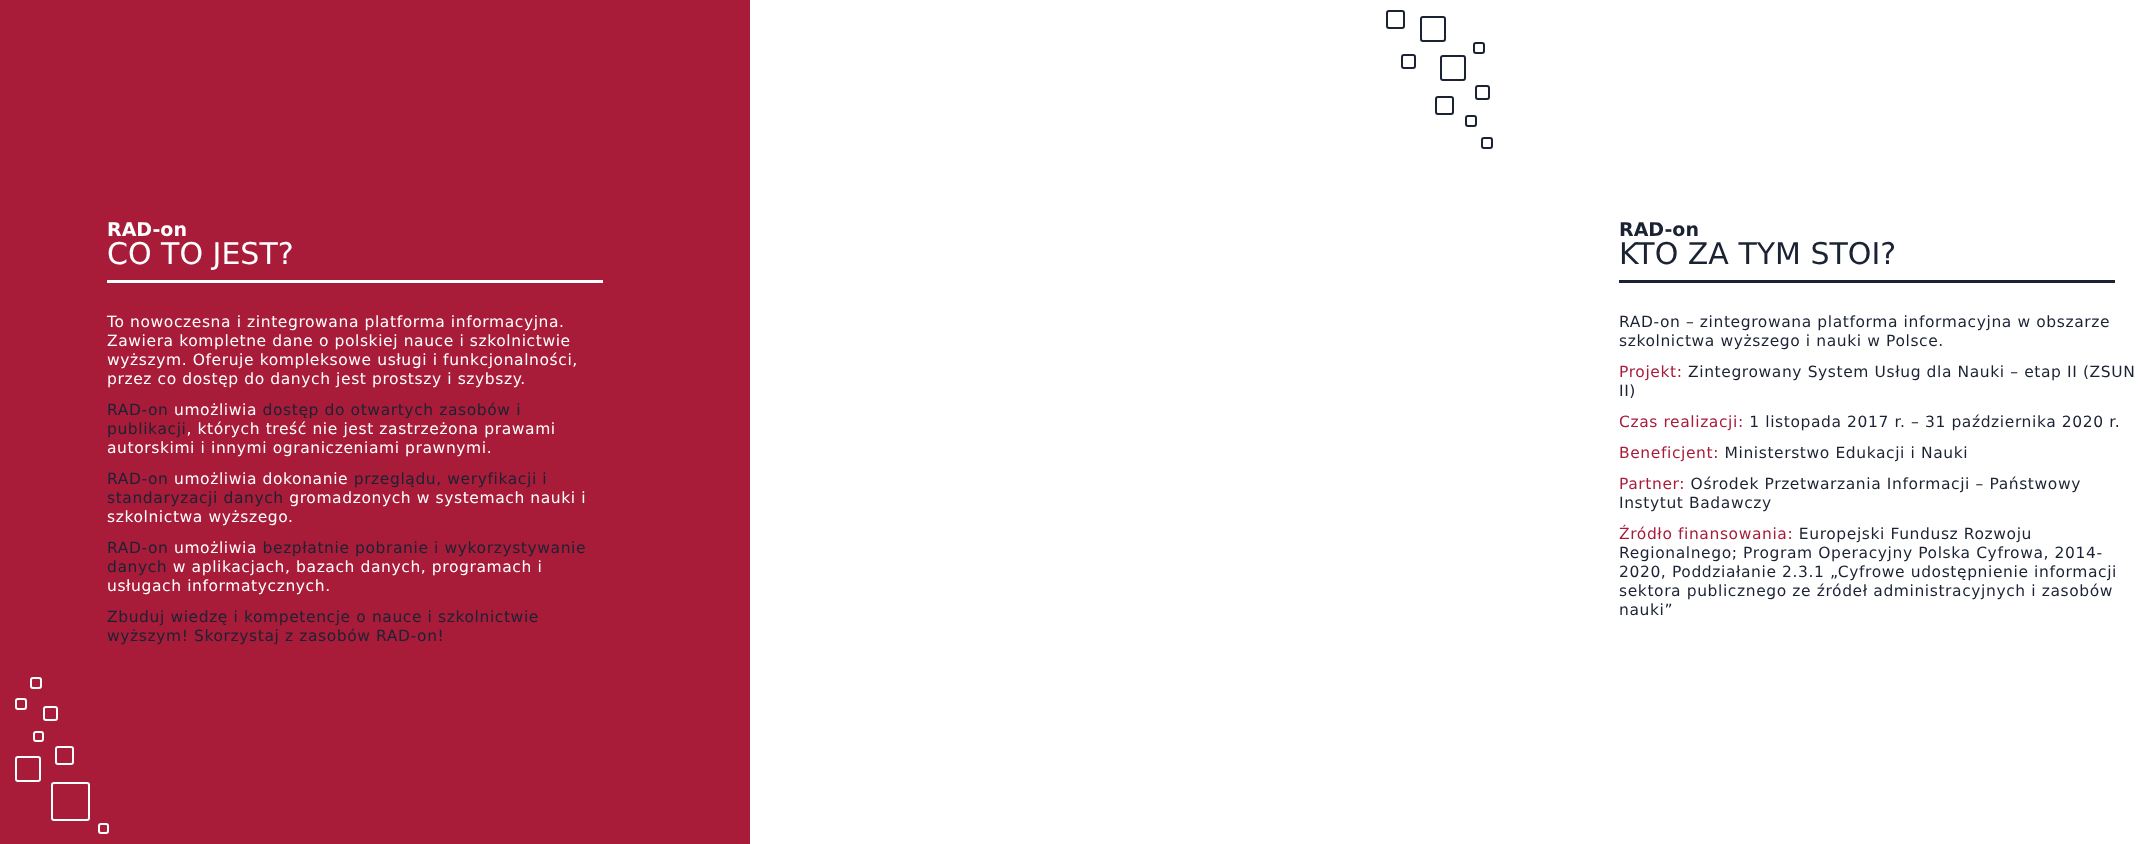RAD-on
CO TO JEST?
To nowoczesna i zintegrowana platforma informacyjna. Zawiera kompletne dane o polskiej nauce i szkolnictwie wyższym. Oferuje kompleksowe usługi i funkcjonalności, przez co dostęp do danych jest prostszy i szybszy.
RAD-on umożliwia dostęp do otwartych zasobów i publikacji, których treść nie jest zastrzeżona prawami autorskimi i innymi ograniczeniami prawnymi.
RAD-on umożliwia dokonanie przeglądu, weryfikacji i standaryzacji danych gromadzonych w systemach nauki i szkolnictwa wyższego.
RAD-on umożliwia bezpłatnie pobranie i wykorzystywanie danych w aplikacjach, bazach danych, programach i usługach informatycznych.
Zbuduj wiedzę i kompetencje o nauce i szkolnictwie wyższym! Skorzystaj z zasobów RAD-on!
RAD-on
KTO ZA TYM STOI?
RAD-on – zintegrowana platforma informacyjna w obszarze szkolnictwa wyższego i nauki w Polsce.
Projekt: Zintegrowany System Usług dla Nauki – etap II (ZSUN II)
Czas realizacji: 1 listopada 2017 r. – 31 października 2020 r.
Beneficjent: Ministerstwo Edukacji i Nauki
Partner: Ośrodek Przetwarzania Informacji – Państwowy Instytut Badawczy
Źródło finansowania: Europejski Fundusz Rozwoju Regionalnego; Program Operacyjny Polska Cyfrowa, 2014-2020, Poddziałanie 2.3.1 „Cyfrowe udostępnienie informacji sektora publicznego ze źródeł administracyjnych i zasobów nauki”